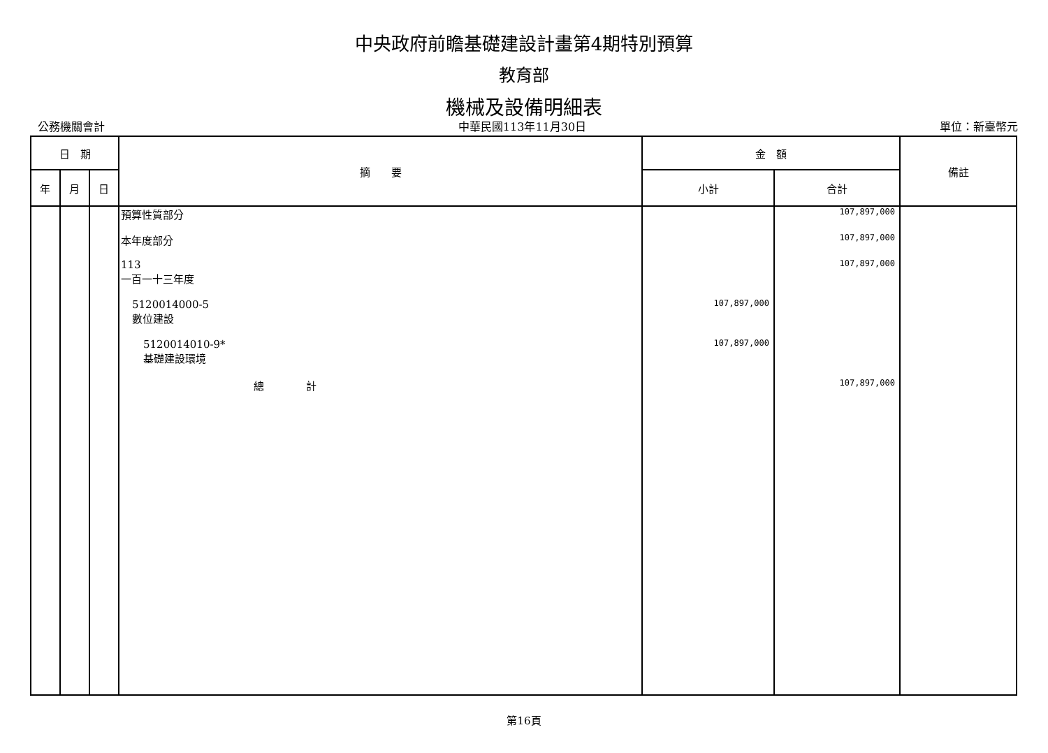中央政府前瞻基礎建設計畫第4期特別預算
教育部
機械及設備明細表
公務機關會計 中華民國113年11月30日 單位：新臺幣元
| 日 期 | | | 摘 要 | 金 額 | | 備註 |
| --- | --- | --- | --- | --- | --- | --- |
| 年 | 月 | 日 | | 小計 | 合計 | |
| | | | 預算性質部分 本年度部分 113 一百一十三年度 5120014000-5 數位建設 5120014010-9* 基礎建設環境 總 計 | 107,897,000 107,897,000 | 107,897,000 107,897,000 107,897,000 107,897,000 | |
第16頁